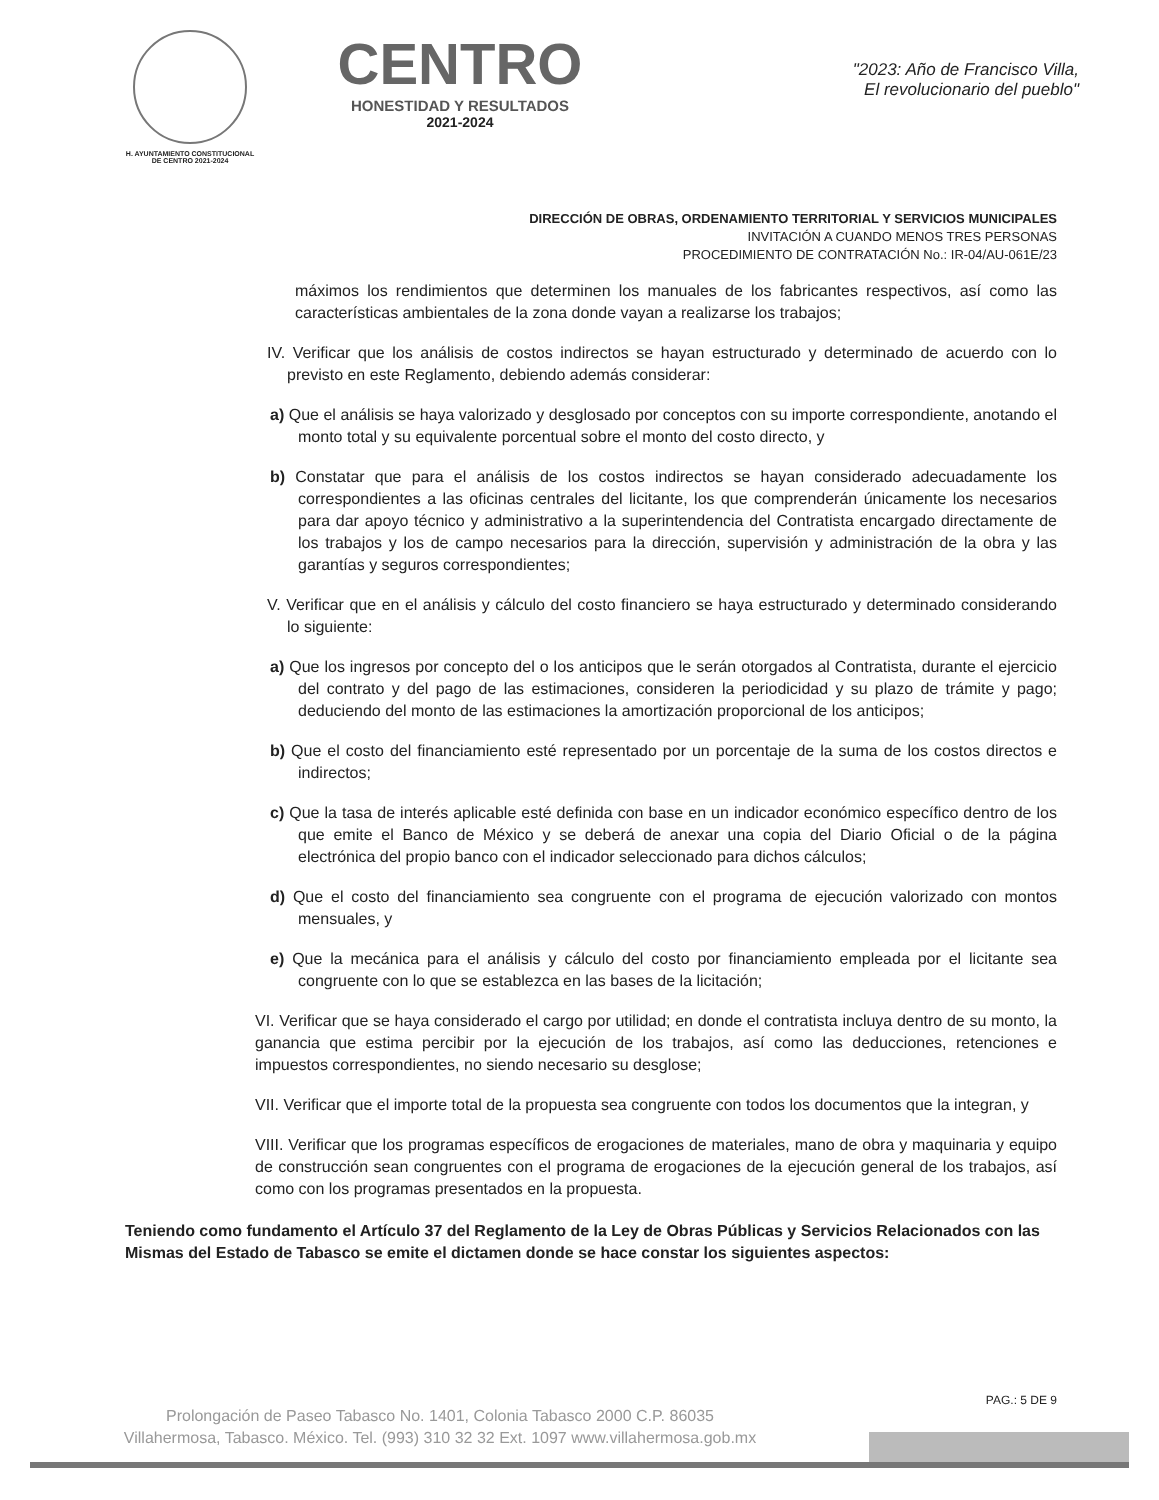H. AYUNTAMIENTO CONSTITUCIONAL
DE CENTRO 2021-2024
CENTRO
HONESTIDAD Y RESULTADOS
2021-2024
"2023: Año de Francisco Villa,
El revolucionario del pueblo"
DIRECCIÓN DE OBRAS, ORDENAMIENTO TERRITORIAL Y SERVICIOS MUNICIPALES
INVITACIÓN A CUANDO MENOS TRES PERSONAS
PROCEDIMIENTO DE CONTRATACIÓN No.: IR-04/AU-061E/23
máximos los rendimientos que determinen los manuales de los fabricantes respectivos, así como las características ambientales de la zona donde vayan a realizarse los trabajos;
IV. Verificar que los análisis de costos indirectos se hayan estructurado y determinado de acuerdo con lo previsto en este Reglamento, debiendo además considerar:
a) Que el análisis se haya valorizado y desglosado por conceptos con su importe correspondiente, anotando el monto total y su equivalente porcentual sobre el monto del costo directo, y
b) Constatar que para el análisis de los costos indirectos se hayan considerado adecuadamente los correspondientes a las oficinas centrales del licitante, los que comprenderán únicamente los necesarios para dar apoyo técnico y administrativo a la superintendencia del Contratista encargado directamente de los trabajos y los de campo necesarios para la dirección, supervisión y administración de la obra y las garantías y seguros correspondientes;
V. Verificar que en el análisis y cálculo del costo financiero se haya estructurado y determinado considerando lo siguiente:
a) Que los ingresos por concepto del o los anticipos que le serán otorgados al Contratista, durante el ejercicio del contrato y del pago de las estimaciones, consideren la periodicidad y su plazo de trámite y pago; deduciendo del monto de las estimaciones la amortización proporcional de los anticipos;
b) Que el costo del financiamiento esté representado por un porcentaje de la suma de los costos directos e indirectos;
c) Que la tasa de interés aplicable esté definida con base en un indicador económico específico dentro de los que emite el Banco de México y se deberá de anexar una copia del Diario Oficial o de la página electrónica del propio banco con el indicador seleccionado para dichos cálculos;
d) Que el costo del financiamiento sea congruente con el programa de ejecución valorizado con montos mensuales, y
e) Que la mecánica para el análisis y cálculo del costo por financiamiento empleada por el licitante sea congruente con lo que se establezca en las bases de la licitación;
VI. Verificar que se haya considerado el cargo por utilidad; en donde el contratista incluya dentro de su monto, la ganancia que estima percibir por la ejecución de los trabajos, así como las deducciones, retenciones e impuestos correspondientes, no siendo necesario su desglose;
VII. Verificar que el importe total de la propuesta sea congruente con todos los documentos que la integran, y
VIII. Verificar que los programas específicos de erogaciones de materiales, mano de obra y maquinaria y equipo de construcción sean congruentes con el programa de erogaciones de la ejecución general de los trabajos, así como con los programas presentados en la propuesta.
Teniendo como fundamento el Artículo 37 del Reglamento de la Ley de Obras Públicas y Servicios Relacionados con las Mismas del Estado de Tabasco se emite el dictamen donde se hace constar los siguientes aspectos:
Prolongación de Paseo Tabasco No. 1401, Colonia Tabasco 2000 C.P. 86035
Villahermosa, Tabasco. México. Tel. (993) 310 32 32 Ext. 1097 www.villahermosa.gob.mx
PAG.: 5 DE 9